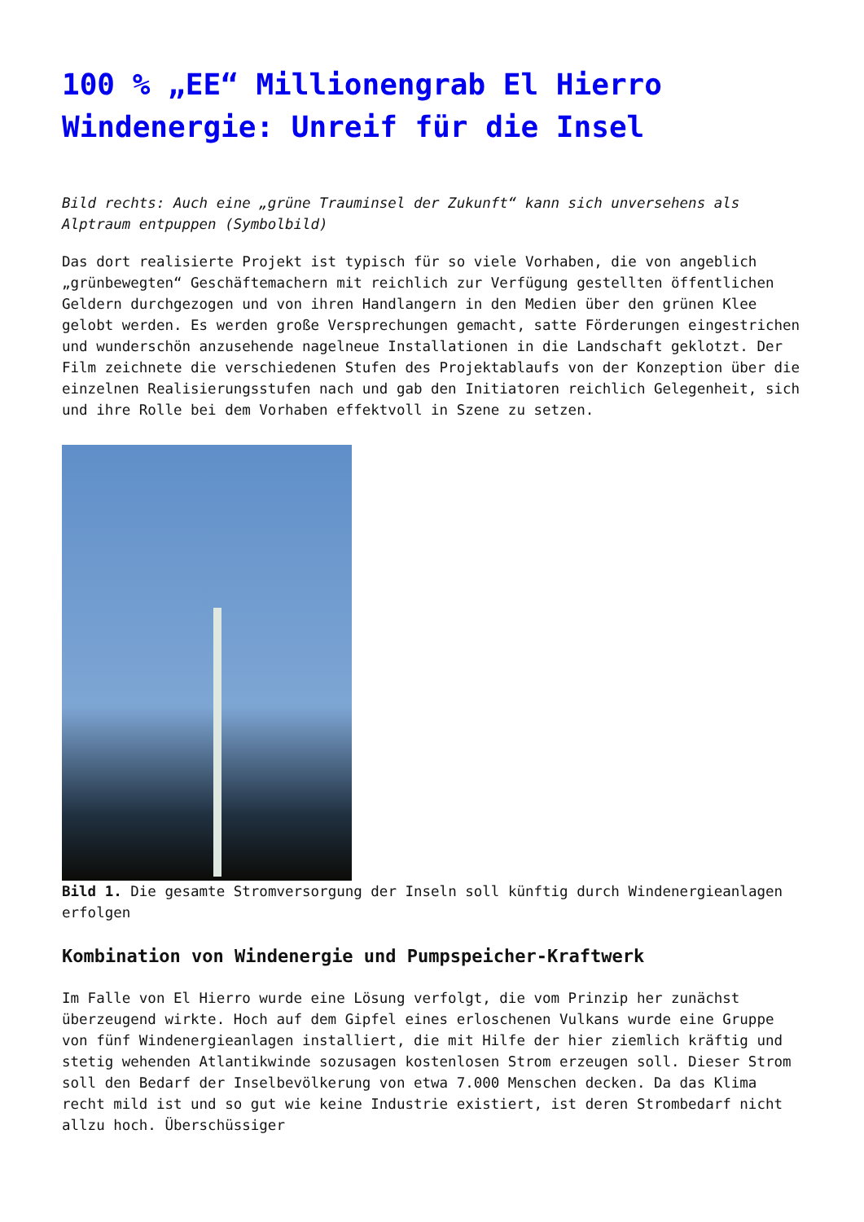100 % „EE“ Millionengrab El Hierro Windenergie: Unreif für die Insel
Bild rechts: Auch eine „grüne Trauminsel der Zukunft“ kann sich unversehens als Alptraum entpuppen (Symbolbild)
Das dort realisierte Projekt ist typisch für so viele Vorhaben, die von angeblich „grünbewegten“ Geschäftemachern mit reichlich zur Verfügung gestellten öffentlichen Geldern durchgezogen und von ihren Handlangern in den Medien über den grünen Klee gelobt werden. Es werden große Versprechungen gemacht, satte Förderungen eingestrichen und wunderschön anzusehende nagelneue Installationen in die Landschaft geklotzt. Der Film zeichnete die verschiedenen Stufen des Projektablaufs von der Konzeption über die einzelnen Realisierungsstufen nach und gab den Initiatoren reichlich Gelegenheit, sich und ihre Rolle bei dem Vorhaben effektvoll in Szene zu setzen.
Bild 1. Die gesamte Stromversorgung der Inseln soll künftig durch Windenergieanlagen erfolgen
Kombination von Windenergie und Pumpspeicher-Kraftwerk
Im Falle von El Hierro wurde eine Lösung verfolgt, die vom Prinzip her zunächst überzeugend wirkte. Hoch auf dem Gipfel eines erloschenen Vulkans wurde eine Gruppe von fünf Windenergieanlagen installiert, die mit Hilfe der hier ziemlich kräftig und stetig wehenden Atlantikwinde sozusagen kostenlosen Strom erzeugen soll. Dieser Strom soll den Bedarf der Inselbevölkerung von etwa 7.000 Menschen decken. Da das Klima recht mild ist und so gut wie keine Industrie existiert, ist deren Strombedarf nicht allzu hoch. Überschüssiger